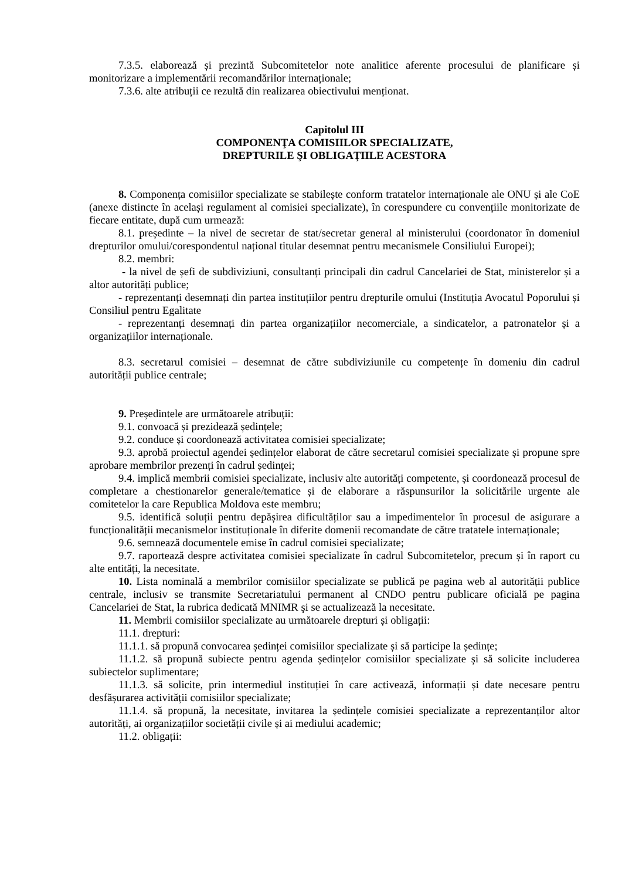7.3.5. elaborează și prezintă Subcomitetelor note analitice aferente procesului de planificare și monitorizare a implementării recomandărilor internaționale;
7.3.6. alte atribuții ce rezultă din realizarea obiectivului menționat.
Capitolul III
COMPONENŢA COMISIILOR SPECIALIZATE,
DREPTURILE ŞI OBLIGAŢIILE ACESTORA
8. Componența comisiilor specializate se stabilește conform tratatelor internaționale ale ONU și ale CoE (anexe distincte în același regulament al comisiei specializate), în corespundere cu convențiile monitorizate de fiecare entitate, după cum urmează:
8.1. președinte – la nivel de secretar de stat/secretar general al ministerului (coordonator în domeniul drepturilor omului/corespondentul național titular desemnat pentru mecanismele Consiliului Europei);
8.2. membri:
- la nivel de șefi de subdiviziuni, consultanți principali din cadrul Cancelariei de Stat, ministerelor și a altor autorități publice;
- reprezentanți desemnați din partea instituțiilor pentru drepturile omului (Instituția Avocatul Poporului și Consiliul pentru Egalitate
- reprezentanți desemnați din partea organizațiilor necomerciale, a sindicatelor, a patronatelor și a organizațiilor internaționale.
8.3. secretarul comisiei – desemnat de către subdiviziunile cu competențe în domeniu din cadrul autorității publice centrale;
9. Președintele are următoarele atribuții:
9.1. convoacă și prezidează ședințele;
9.2. conduce și coordonează activitatea comisiei specializate;
9.3. aprobă proiectul agendei ședințelor elaborat de către secretarul comisiei specializate și propune spre aprobare membrilor prezenți în cadrul ședinței;
9.4. implică membrii comisiei specializate, inclusiv alte autorități competente, și coordonează procesul de completare a chestionarelor generale/tematice și de elaborare a răspunsurilor la solicitările urgente ale comitetelor la care Republica Moldova este membru;
9.5. identifică soluții pentru depășirea dificultăților sau a impedimentelor în procesul de asigurare a funcționalității mecanismelor instituționale în diferite domenii recomandate de către tratatele internaționale;
9.6. semnează documentele emise în cadrul comisiei specializate;
9.7. raportează despre activitatea comisiei specializate în cadrul Subcomitetelor, precum și în raport cu alte entități, la necesitate.
10. Lista nominală a membrilor comisiilor specializate se publică pe pagina web al autorității publice centrale, inclusiv se transmite Secretariatului permanent al CNDO pentru publicare oficială pe pagina Cancelariei de Stat, la rubrica dedicată MNIMR şi se actualizează la necesitate.
11. Membrii comisiilor specializate au următoarele drepturi și obligații:
11.1. drepturi:
11.1.1. să propună convocarea ședinței comisiilor specializate și să participe la ședințe;
11.1.2. să propună subiecte pentru agenda ședințelor comisiilor specializate și să solicite includerea subiectelor suplimentare;
11.1.3. să solicite, prin intermediul instituției în care activează, informații și date necesare pentru desfășurarea activității comisiilor specializate;
11.1.4. să propună, la necesitate, invitarea la ședințele comisiei specializate a reprezentanților altor autorități, ai organizațiilor societății civile și ai mediului academic;
11.2. obligații: